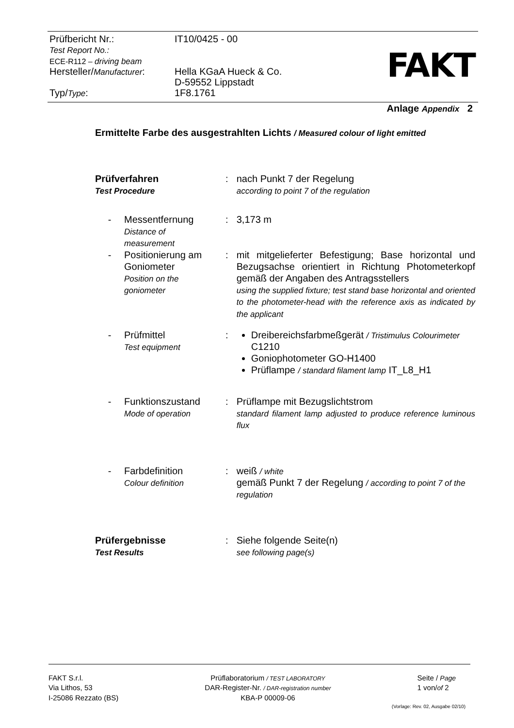| Prüfbericht Nr.: Test Report No.: ECE-R112 – driving beam | IT10/0425 - 00 |
| Hersteller/ Manufacturer : | Hella KGaA Hueck & Co. D-59552 Lippstadt |
| Typ/ Type : | 1F8.1761 |
FAKT
Anlage Appendix 2
Ermittelte Farbe des ausgestrahlten Lichts / Measured colour of light emitted
| Prüfverfahren Test Procedure | | : | nach Punkt 7 der Regelung according to point 7 of the regulation |
| - | Messentfernung Distance of measurement | : | 3,173 m |
| - | Positionierung am Goniometer Position on the goniometer | : | mit mitgelieferter Befestigung; Base horizontal und Bezugsachse orientiert in Richtung Photometerkopf gemäß der Angaben des Antragsstellers using the supplied fixture; test stand base horizontal and oriented to the photometer-head with the reference axis as indicated by the applicant |
| - | Prüfmittel Test equipment | : | Dreibereichsfarbmeßgerät / Tristimulus Colourimeter C1210 Goniophotometer GO-H1400 Prüflampe / standard filament lamp IT_L8_H1 |
| - | Funktionszustand Mode of operation | : | Prüflampe mit Bezugslichtstrom standard filament lamp adjusted to produce reference luminous flux |
| - | Farbdefinition Colour definition | : | weiß / white gemäß Punkt 7 der Regelung / according to point 7 of the regulation |
| Prüfergebnisse Test Results | | : | Siehe folgende Seite(n) see following page(s) |
FAKT S.r.l.
Via Lithos, 53
I-25086 Rezzato (BS)
Prüflaboratorium / TEST LABORATORY
DAR-Register-Nr. / DAR-registration number
KBA-P 00009-06
Seite / Page
1 von/of 2
(Vorlage: Rev. 02, Ausgabe 02/10)